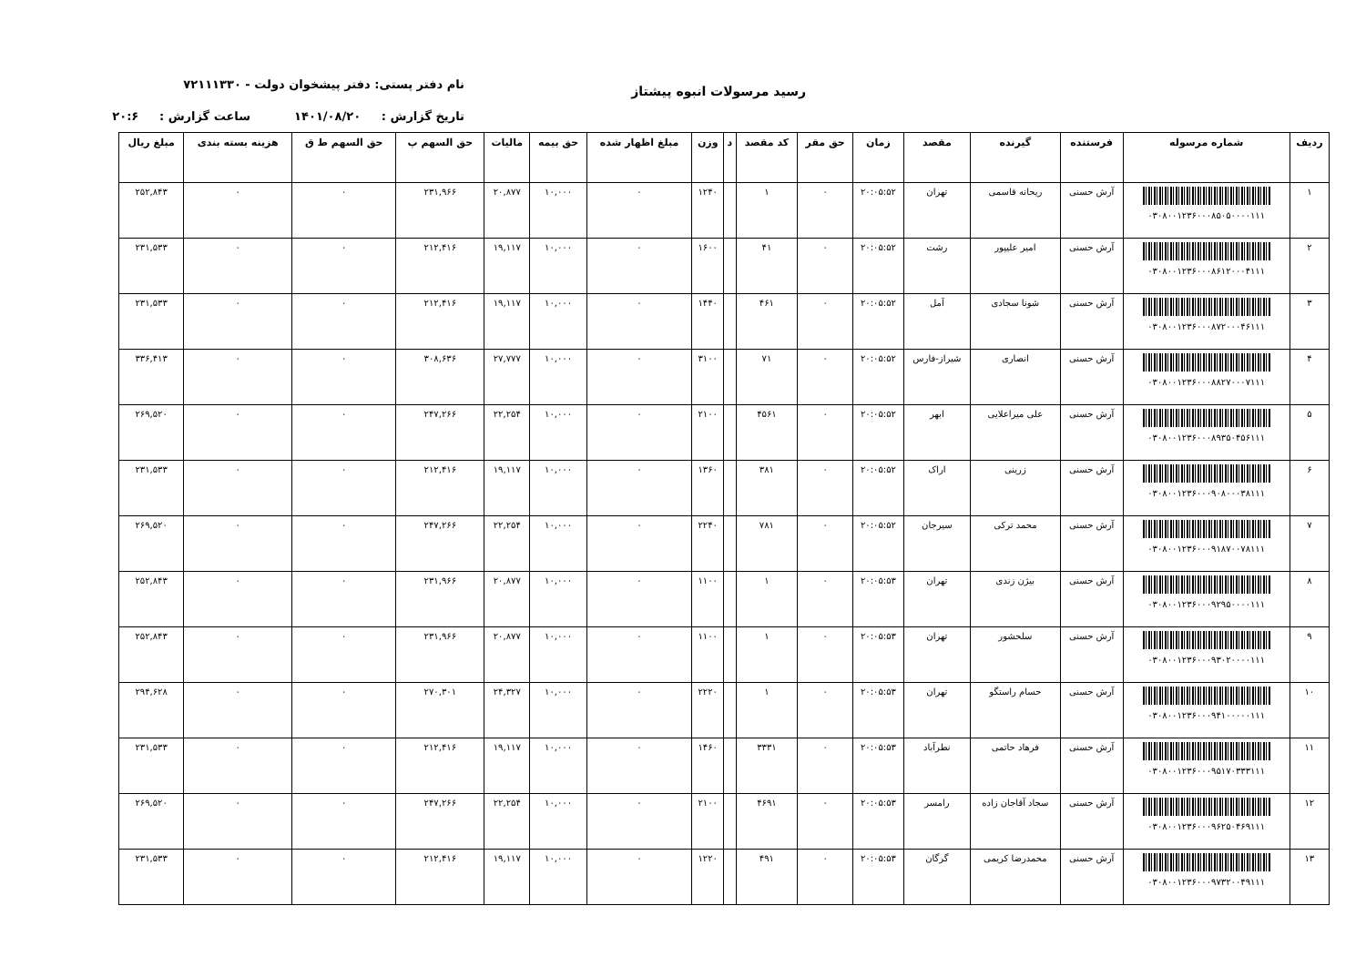رسید مرسولات انبوه پیشتاز
نام دفتر پستی: دفتر پیشخوان دولت - ۷۲۱۱۱۳۳۰
تاریخ گزارش : ۱۴۰۱/۰۸/۲۰ ساعت گزارش : ۲۰:۶
| ردیف | شماره مرسوله | فرستنده | گیرنده | مقصد | زمان | حق مقر | کد مقصد | د | وزن | مبلغ اظهار شده | حق بیمه | مالیات | حق السهم پ | حق السهم ط ق | هزینه بسته بندی | مبلغ ریال |
| --- | --- | --- | --- | --- | --- | --- | --- | --- | --- | --- | --- | --- | --- | --- | --- | --- |
| ۱ | ۰۳۰۸۰۰۱۲۳۶۰۰۰۸۵۰۵۰۰۰۰۱۱۱ | آرش حسنی | ریحانه قاسمی | تهران | ۲۰:۰۵:۵۲ | ۰ | ۱ | | ۱۲۴۰ | ۰ | ۱۰,۰۰۰ | ۲۰,۸۷۷ | ۲۳۱,۹۶۶ | ۰ | ۰ | ۲۵۲,۸۴۳ |
| ۲ | ۰۳۰۸۰۰۱۲۳۶۰۰۰۸۶۱۲۰۰۰۴۱۱۱ | آرش حسنی | امیر علیپور | رشت | ۲۰:۰۵:۵۲ | ۰ | ۴۱ | | ۱۶۰۰ | ۰ | ۱۰,۰۰۰ | ۱۹,۱۱۷ | ۲۱۲,۴۱۶ | ۰ | ۰ | ۲۳۱,۵۳۳ |
| ۳ | ۰۳۰۸۰۰۱۲۳۶۰۰۰۸۷۲۰۰۰۴۶۱۱۱ | آرش حسنی | شونا سجادی | آمل | ۲۰:۰۵:۵۲ | ۰ | ۴۶۱ | | ۱۴۴۰ | ۰ | ۱۰,۰۰۰ | ۱۹,۱۱۷ | ۲۱۲,۴۱۶ | ۰ | ۰ | ۲۳۱,۵۳۳ |
| ۴ | ۰۳۰۸۰۰۱۲۳۶۰۰۰۸۸۲۷۰۰۰۷۱۱۱ | آرش حسنی | انصاری | شیراز-فارس | ۲۰:۰۵:۵۲ | ۰ | ۷۱ | | ۳۱۰۰ | ۰ | ۱۰,۰۰۰ | ۲۷,۷۷۷ | ۳۰۸,۶۳۶ | ۰ | ۰ | ۳۳۶,۴۱۳ |
| ۵ | ۰۳۰۸۰۰۱۲۳۶۰۰۰۸۹۳۵۰۴۵۶۱۱۱ | آرش حسنی | علی میراعلایی | ابهر | ۲۰:۰۵:۵۲ | ۰ | ۴۵۶۱ | | ۲۱۰۰ | ۰ | ۱۰,۰۰۰ | ۲۲,۲۵۴ | ۲۴۷,۲۶۶ | ۰ | ۰ | ۲۶۹,۵۲۰ |
| ۶ | ۰۳۰۸۰۰۱۲۳۶۰۰۰۹۰۸۰۰۰۳۸۱۱۱ | آرش حسنی | زرینی | اراک | ۲۰:۰۵:۵۲ | ۰ | ۳۸۱ | | ۱۳۶۰ | ۰ | ۱۰,۰۰۰ | ۱۹,۱۱۷ | ۲۱۲,۴۱۶ | ۰ | ۰ | ۲۳۱,۵۳۳ |
| ۷ | ۰۳۰۸۰۰۱۲۳۶۰۰۰۹۱۸۷۰۰۷۸۱۱۱ | آرش حسنی | محمد ترکی | سیرجان | ۲۰:۰۵:۵۲ | ۰ | ۷۸۱ | | ۲۲۴۰ | ۰ | ۱۰,۰۰۰ | ۲۲,۲۵۴ | ۲۴۷,۲۶۶ | ۰ | ۰ | ۲۶۹,۵۲۰ |
| ۸ | ۰۳۰۸۰۰۱۲۳۶۰۰۰۹۲۹۵۰۰۰۰۱۱۱ | آرش حسنی | بیژن زندی | تهران | ۲۰:۰۵:۵۳ | ۰ | ۱ | | ۱۱۰۰ | ۰ | ۱۰,۰۰۰ | ۲۰,۸۷۷ | ۲۳۱,۹۶۶ | ۰ | ۰ | ۲۵۲,۸۴۳ |
| ۹ | ۰۳۰۸۰۰۱۲۳۶۰۰۰۹۳۰۲۰۰۰۰۱۱۱ | آرش حسنی | سلحشور | تهران | ۲۰:۰۵:۵۳ | ۰ | ۱ | | ۱۱۰۰ | ۰ | ۱۰,۰۰۰ | ۲۰,۸۷۷ | ۲۳۱,۹۶۶ | ۰ | ۰ | ۲۵۲,۸۴۳ |
| ۱۰ | ۰۳۰۸۰۰۱۲۳۶۰۰۰۹۴۱۰۰۰۰۰۱۱۱ | آرش حسنی | حسام راستگو | تهران | ۲۰:۰۵:۵۳ | ۰ | ۱ | | ۲۲۲۰ | ۰ | ۱۰,۰۰۰ | ۲۴,۳۲۷ | ۲۷۰,۳۰۱ | ۰ | ۰ | ۲۹۴,۶۲۸ |
| ۱۱ | ۰۳۰۸۰۰۱۲۳۶۰۰۰۹۵۱۷۰۳۳۳۱۱۱ | آرش حسنی | فرهاد حاتمی | نطرآباد | ۲۰:۰۵:۵۳ | ۰ | ۳۳۳۱ | | ۱۴۶۰ | ۰ | ۱۰,۰۰۰ | ۱۹,۱۱۷ | ۲۱۲,۴۱۶ | ۰ | ۰ | ۲۳۱,۵۳۳ |
| ۱۲ | ۰۳۰۸۰۰۱۲۳۶۰۰۰۹۶۲۵۰۴۶۹۱۱۱ | آرش حسنی | سجاد آقاجان زاده | رامسر | ۲۰:۰۵:۵۳ | ۰ | ۴۶۹۱ | | ۲۱۰۰ | ۰ | ۱۰,۰۰۰ | ۲۲,۲۵۴ | ۲۴۷,۲۶۶ | ۰ | ۰ | ۲۶۹,۵۲۰ |
| ۱۳ | ۰۳۰۸۰۰۱۲۳۶۰۰۰۹۷۳۲۰۰۴۹۱۱۱ | آرش حسنی | محمدرضا کریمی | گرگان | ۲۰:۰۵:۵۳ | ۰ | ۴۹۱ | | ۱۲۲۰ | ۰ | ۱۰,۰۰۰ | ۱۹,۱۱۷ | ۲۱۲,۴۱۶ | ۰ | ۰ | ۲۳۱,۵۳۳ |